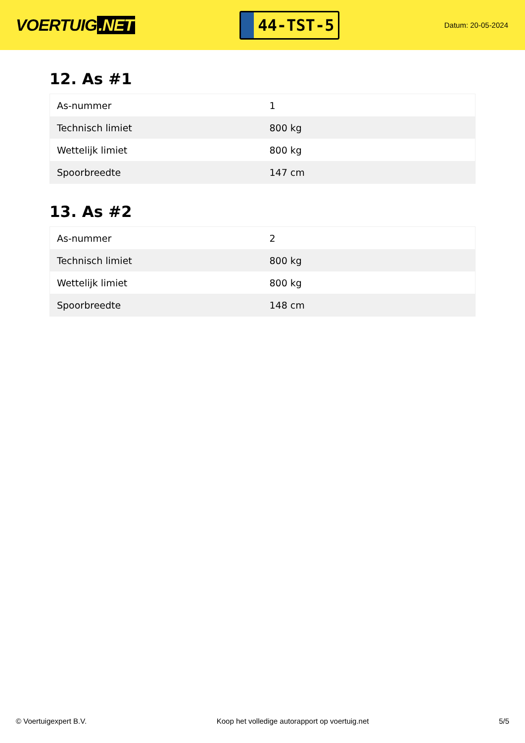VOERTUIG.NET
44-TST-5
Datum: 20-05-2024
12. As #1
| As-nummer | 1 |
| Technisch limiet | 800 kg |
| Wettelijk limiet | 800 kg |
| Spoorbreedte | 147 cm |
13. As #2
| As-nummer | 2 |
| Technisch limiet | 800 kg |
| Wettelijk limiet | 800 kg |
| Spoorbreedte | 148 cm |
© Voertuigexpert B.V. Koop het volledige autorapport op voertuig.net 5/5